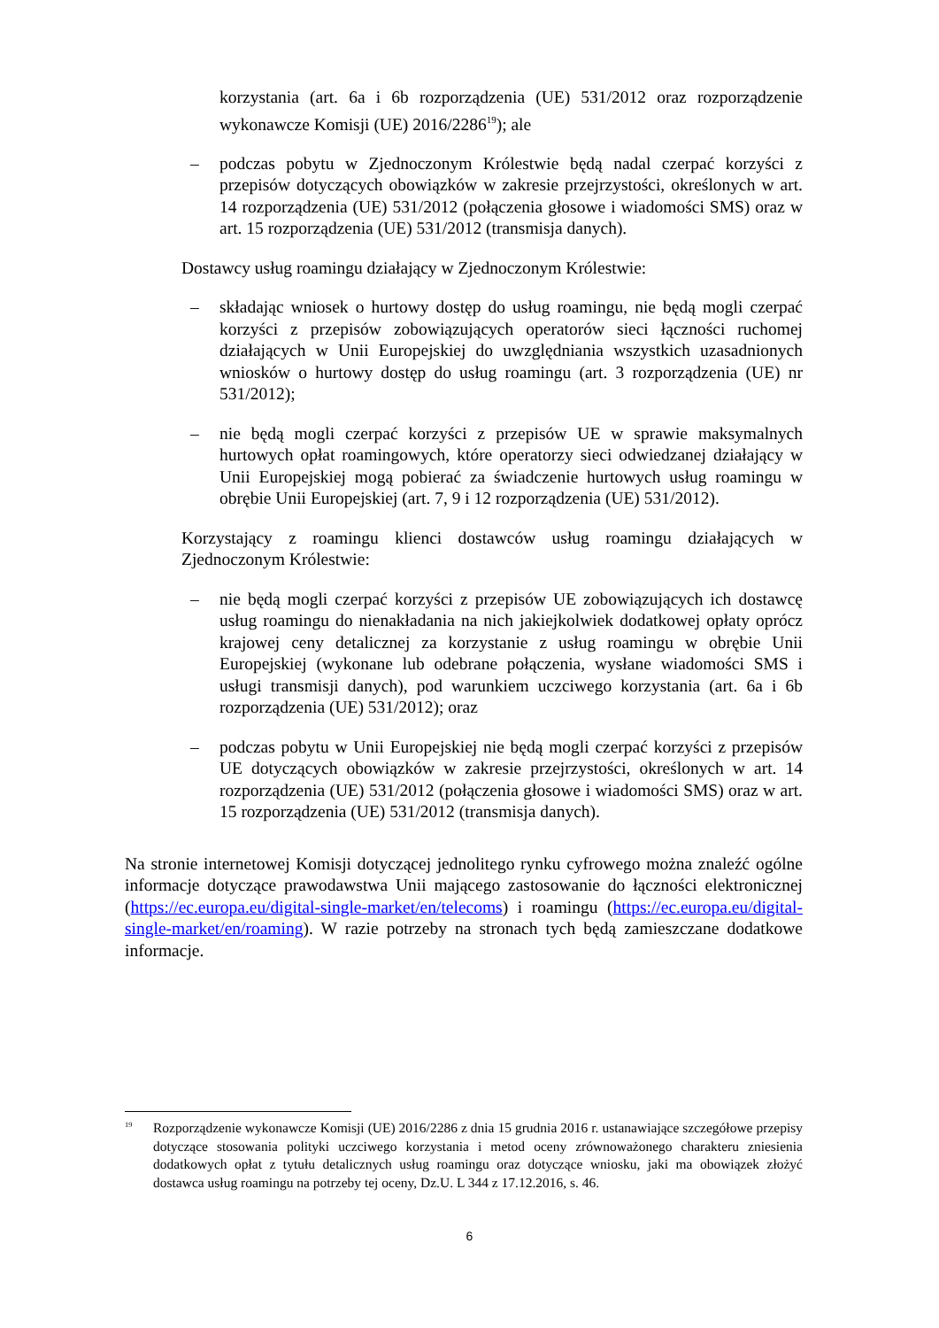korzystania (art. 6a i 6b rozporządzenia (UE) 531/2012 oraz rozporządzenie wykonawcze Komisji (UE) 2016/2286<sup>19</sup>); ale
– podczas pobytu w Zjednoczonym Królestwie będą nadal czerpać korzyści z przepisów dotyczących obowiązków w zakresie przejrzystości, określonych w art. 14 rozporządzenia (UE) 531/2012 (połączenia głosowe i wiadomości SMS) oraz w art. 15 rozporządzenia (UE) 531/2012 (transmisja danych).
Dostawcy usług roamingu działający w Zjednoczonym Królestwie:
– składając wniosek o hurtowy dostęp do usług roamingu, nie będą mogli czerpać korzyści z przepisów zobowiązujących operatorów sieci łączności ruchomej działających w Unii Europejskiej do uwzględniania wszystkich uzasadnionych wniosków o hurtowy dostęp do usług roamingu (art. 3 rozporządzenia (UE) nr 531/2012);
– nie będą mogli czerpać korzyści z przepisów UE w sprawie maksymalnych hurtowych opłat roamingowych, które operatorzy sieci odwiedzanej działający w Unii Europejskiej mogą pobierać za świadczenie hurtowych usług roamingu w obrębie Unii Europejskiej (art. 7, 9 i 12 rozporządzenia (UE) 531/2012).
Korzystający z roamingu klienci dostawców usług roamingu działających w Zjednoczonym Królestwie:
– nie będą mogli czerpać korzyści z przepisów UE zobowiązujących ich dostawcę usług roamingu do nienakładania na nich jakiejkolwiek dodatkowej opłaty oprócz krajowej ceny detalicznej za korzystanie z usług roamingu w obrębie Unii Europejskiej (wykonane lub odebrane połączenia, wysłane wiadomości SMS i usługi transmisji danych), pod warunkiem uczciwego korzystania (art. 6a i 6b rozporządzenia (UE) 531/2012); oraz
– podczas pobytu w Unii Europejskiej nie będą mogli czerpać korzyści z przepisów UE dotyczących obowiązków w zakresie przejrzystości, określonych w art. 14 rozporządzenia (UE) 531/2012 (połączenia głosowe i wiadomości SMS) oraz w art. 15 rozporządzenia (UE) 531/2012 (transmisja danych).
Na stronie internetowej Komisji dotyczącej jednolitego rynku cyfrowego można znaleźć ogólne informacje dotyczące prawodawstwa Unii mającego zastosowanie do łączności elektronicznej (https://ec.europa.eu/digital-single-market/en/telecoms) i roamingu (https://ec.europa.eu/digital-single-market/en/roaming). W razie potrzeby na stronach tych będą zamieszczane dodatkowe informacje.
<sup>19</sup> Rozporządzenie wykonawcze Komisji (UE) 2016/2286 z dnia 15 grudnia 2016 r. ustanawiające szczegółowe przepisy dotyczące stosowania polityki uczciwego korzystania i metod oceny zrównoważonego charakteru zniesienia dodatkowych opłat z tytułu detalicznych usług roamingu oraz dotyczące wniosku, jaki ma obowiązek złożyć dostawca usług roamingu na potrzeby tej oceny, Dz.U. L 344 z 17.12.2016, s. 46.
6